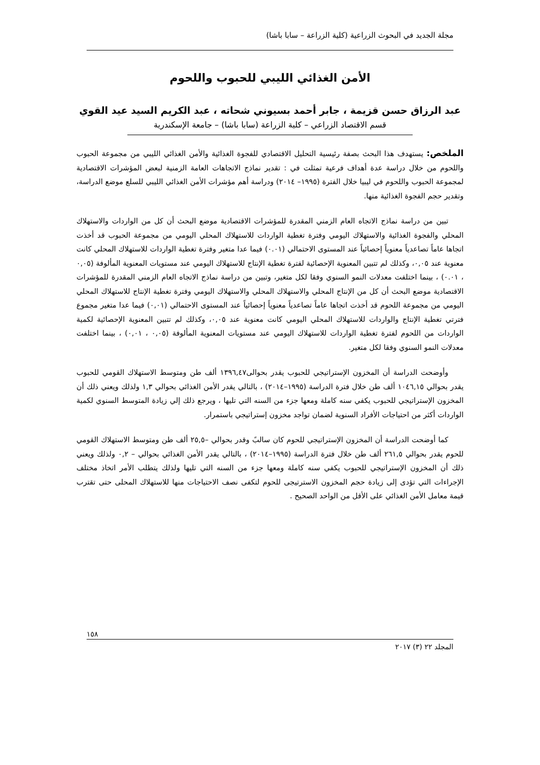مجلة الجديد في البحوث الزراعية (كلية الزراعة – سابا باشا)
الأمن الغذائي الليبي للحبوب واللحوم
عبد الرزاق حسن قزيمة ، جابر أحمد بسيوني شحاته ، عبد الكريم السيد عيد القوي
قسم الاقتصاد الزراعي – كلية الزراعة (سابا باشا) – جامعة الإسكندرية
الملخص: يستهدف هذا البحث بصفة رئيسية التحليل الاقتصادي للفجوة الغذائية والأمن الغذائي الليبي من مجموعة الحبوب واللحوم من خلال دراسة عدة أهداف فرعية تمثلت في : تقدير نماذج الاتجاهات العامة الزمنية لبعض المؤشرات الاقتصادية لمجموعة الحبوب واللحوم في ليبيا خلال الفترة (١٩٩٥– ٢٠١٤) ودراسة أهم مؤشرات الأمن الغذائي الليبي للسلع موضع الدراسة، وتقدير حجم الفجوة الغذائية منها.
تبين من دراسة نماذج الاتجاه العام الزمني المقدرة للمؤشرات الاقتصادية موضع البحث أن كل من الواردات والاستهلاك المحلي والفجوة الغذائية والاستهلاك اليومي وفترة تغطية الواردات للاستهلاك المحلي اليومي من مجموعة الحبوب قد أخذت اتجاها عاماً تصاعدياً معنوياً إحصائياً عند المستوى الاحتمالي (٠.٠١) فيما عدا متغير وفترة تغطية الواردات للاستهلاك المحلي كانت معنوية عند ٠,٠٥، وكذلك لم تتبين المعنوية الإحصائية لفترة تغطية الإنتاج للاستهلاك اليومي عند مستويات المعنوية المألوفة (٠,٠٥ ، ٠.٠١) ، بينما اختلفت معدلات النمو السنوي وفقا لكل متغير، وتبين من دراسة نماذج الاتجاه العام الزمني المقدرة للمؤشرات الاقتصادية موضع البحث أن كل من الإنتاج المحلي والاستهلاك المحلي والاستهلاك اليومي وفترة تغطية الإنتاج للاستهلاك المحلي اليومي من مجموعة اللحوم قد أخذت اتجاها عاماً تصاعدياً معنوياً إحصائياً عند المستوى الاحتمالي (٠,٠١) فيما عدا متغير مجموع فترتي تغطية الإنتاج والواردات للاستهلاك المحلي اليومي كانت معنوية عند ٠,٠٥، وكذلك لم تتبين المعنوية الإحصائية لكمية الواردات من اللحوم لفترة تغطية الواردات للاستهلاك اليومي عند مستويات المعنوية المألوفة (٠,٠٥ ، ٠,٠١) ، بينما اختلفت معدلات النمو السنوي وفقا لكل متغير.
وأوضحت الدراسة أن المخزون الإستراتيجي للحبوب يقدر بحوالى١٣٩٦,٤٧ ألف طن ومتوسط الاستهلاك القومي للحبوب يقدر بحوالي ١٠٤٦,١٥ ألف طن خلال فترة الدراسة (١٩٩٥–٢٠١٤) ، بالتالي يقدر الأمن الغذائي بحوالي ١,٣ ولذلك ويعني ذلك أن المخزون الإستراتيجي للحبوب يكفي سنه كاملة ومعها جزء من السنه التي تليها ، ويرجع ذلك إلي زيادة المتوسط السنوي لكمية الواردات أكثر من احتياجات الأفراد السنوية لضمان تواجد مخزون إستراتيجي باستمرار.
كما أوضحت الدراسة أن المخزون الإستراتيجي للحوم كان سالبً وقدر بحوالي –٢٥,٥ ألف طن ومتوسط الاستهلاك القومي للحوم يقدر بحوالي ٢٦١,٥ ألف طن خلال فترة الدراسة (١٩٩٥–٢٠١٤) ، بالتالي يقدر الأمن الغذائي بحوالي – ٠,٢ ولذلك ويعني ذلك أن المخزون الإستراتيجي للحبوب يكفي سنه كاملة ومعها جزء من السنه التي تليها ولذلك يتطلب الأمر اتخاذ مختلف الإجراءات التي تؤدى إلى زيادة حجم المخزون الاسترتيجى للحوم لتكفى نصف الاحتياجات منها للاستهلاك المحلى حتى تقترب قيمة معامل الأمن الغذائي على الأقل من الواحد الصحيح .
١٥٨
المجلد ٢٢ (٣) ٢٠١٧